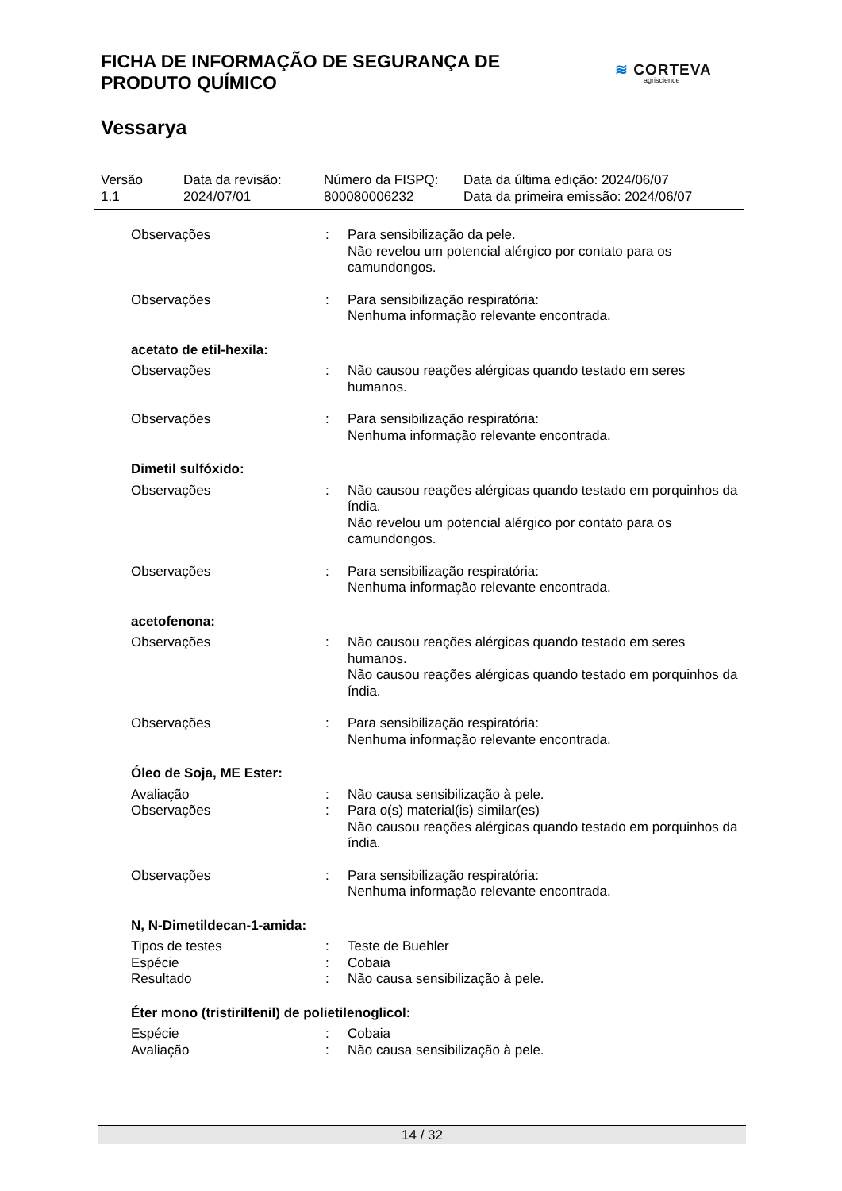FICHA DE INFORMAÇÃO DE SEGURANÇA DE
PRODUTO QUÍMICO
Vessarya
≋ CORTEVA
agriscience
Versão
1.1
Data da revisão:
2024/07/01
Número da FISPQ:
800080006232
Data da última edição: 2024/06/07
Data da primeira emissão: 2024/06/07
Observações : Para sensibilização da pele.
Não revelou um potencial alérgico por contato para os camundongos.
Observações : Para sensibilização respiratória:
Nenhuma informação relevante encontrada.
acetato de etil-hexila:
Observações : Não causou reações alérgicas quando testado em seres humanos.
Observações : Para sensibilização respiratória:
Nenhuma informação relevante encontrada.
Dimetil sulfóxido:
Observações : Não causou reações alérgicas quando testado em porquinhos da índia.
Não revelou um potencial alérgico por contato para os camundongos.
Observações : Para sensibilização respiratória:
Nenhuma informação relevante encontrada.
acetofenona:
Observações : Não causou reações alérgicas quando testado em seres humanos.
Não causou reações alérgicas quando testado em porquinhos da índia.
Observações : Para sensibilização respiratória:
Nenhuma informação relevante encontrada.
Óleo de Soja, ME Ester:
Avaliação : Não causa sensibilização à pele.
Observações : Para o(s) material(is) similar(es)
Não causou reações alérgicas quando testado em porquinhos da índia.
Observações : Para sensibilização respiratória:
Nenhuma informação relevante encontrada.
N, N-Dimetildecan-1-amida:
Tipos de testes : Teste de Buehler
Espécie : Cobaia
Resultado : Não causa sensibilização à pele.
Éter mono (tristirilfenil) de polietilenoglicol:
Espécie : Cobaia
Avaliação : Não causa sensibilização à pele.
14 / 32